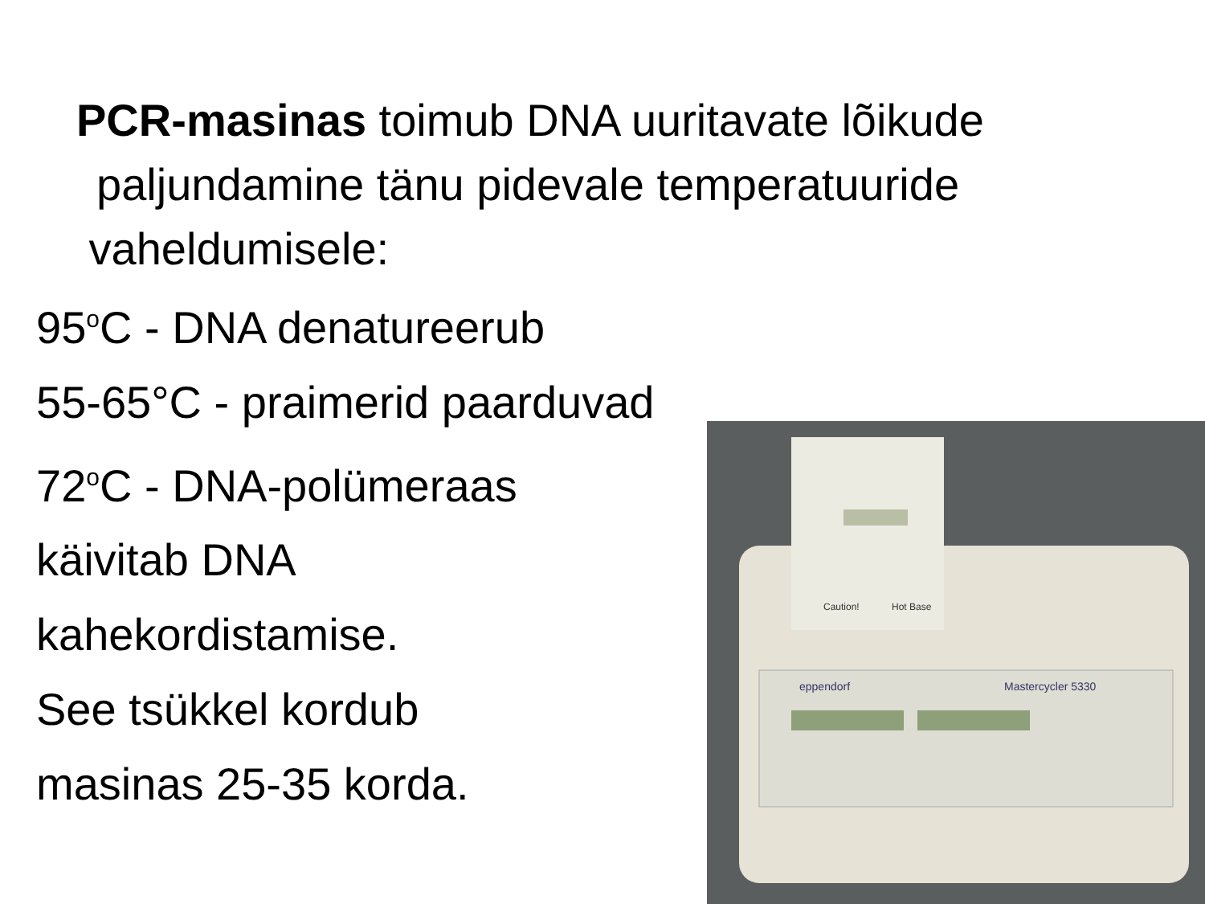PCR-masinas toimub DNA uuritavate lõikude
paljundamine tänu pidevale temperatuuride
vaheldumisele:
95<sup>o</sup>C - DNA denatureerub
55-65°C - praimerid paarduvad
72<sup>o</sup>C - DNA-polümeraas
käivitab DNA
kahekordistamise.
See tsükkel kordub
masinas 25-35 korda.
eppendorf
Mastercycler 5330
Caution!
Hot Base